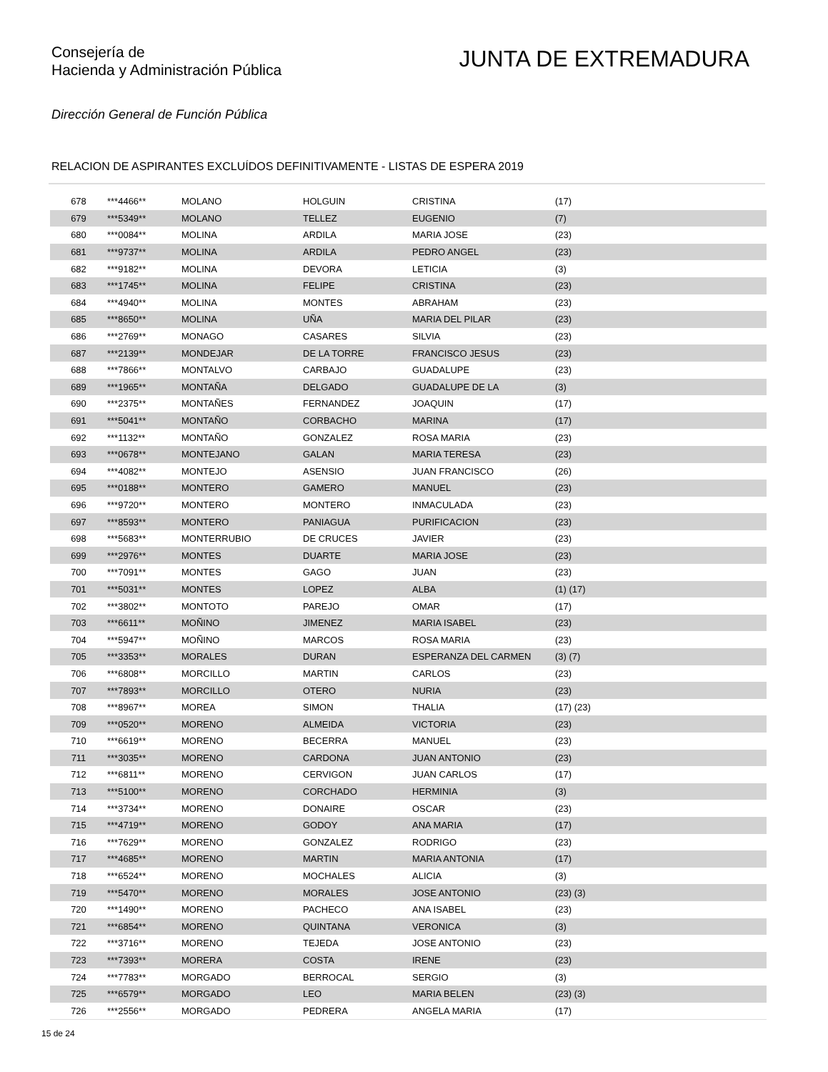Consejería de
Hacienda y Administración Pública
JUNTA DE EXTREMADURA
Dirección General de Función Pública
RELACION DE ASPIRANTES EXCLUÍDOS DEFINITIVAMENTE - LISTAS DE ESPERA 2019
| 678 | ***4466** | MOLANO | HOLGUIN | CRISTINA | (17) |
| 679 | ***5349** | MOLANO | TELLEZ | EUGENIO | (7) |
| 680 | ***0084** | MOLINA | ARDILA | MARIA JOSE | (23) |
| 681 | ***9737** | MOLINA | ARDILA | PEDRO ANGEL | (23) |
| 682 | ***9182** | MOLINA | DEVORA | LETICIA | (3) |
| 683 | ***1745** | MOLINA | FELIPE | CRISTINA | (23) |
| 684 | ***4940** | MOLINA | MONTES | ABRAHAM | (23) |
| 685 | ***8650** | MOLINA | UÑA | MARIA DEL PILAR | (23) |
| 686 | ***2769** | MONAGO | CASARES | SILVIA | (23) |
| 687 | ***2139** | MONDEJAR | DE LA TORRE | FRANCISCO JESUS | (23) |
| 688 | ***7866** | MONTALVO | CARBAJO | GUADALUPE | (23) |
| 689 | ***1965** | MONTAÑA | DELGADO | GUADALUPE DE LA | (3) |
| 690 | ***2375** | MONTAÑES | FERNANDEZ | JOAQUIN | (17) |
| 691 | ***5041** | MONTAÑO | CORBACHO | MARINA | (17) |
| 692 | ***1132** | MONTAÑO | GONZALEZ | ROSA MARIA | (23) |
| 693 | ***0678** | MONTEJANO | GALAN | MARIA TERESA | (23) |
| 694 | ***4082** | MONTEJO | ASENSIO | JUAN FRANCISCO | (26) |
| 695 | ***0188** | MONTERO | GAMERO | MANUEL | (23) |
| 696 | ***9720** | MONTERO | MONTERO | INMACULADA | (23) |
| 697 | ***8593** | MONTERO | PANIAGUA | PURIFICACION | (23) |
| 698 | ***5683** | MONTERRUBIO | DE CRUCES | JAVIER | (23) |
| 699 | ***2976** | MONTES | DUARTE | MARIA JOSE | (23) |
| 700 | ***7091** | MONTES | GAGO | JUAN | (23) |
| 701 | ***5031** | MONTES | LOPEZ | ALBA | (1) (17) |
| 702 | ***3802** | MONTOTO | PAREJO | OMAR | (17) |
| 703 | ***6611** | MOÑINO | JIMENEZ | MARIA ISABEL | (23) |
| 704 | ***5947** | MOÑINO | MARCOS | ROSA MARIA | (23) |
| 705 | ***3353** | MORALES | DURAN | ESPERANZA DEL CARMEN | (3) (7) |
| 706 | ***6808** | MORCILLO | MARTIN | CARLOS | (23) |
| 707 | ***7893** | MORCILLO | OTERO | NURIA | (23) |
| 708 | ***8967** | MOREA | SIMON | THALIA | (17) (23) |
| 709 | ***0520** | MORENO | ALMEIDA | VICTORIA | (23) |
| 710 | ***6619** | MORENO | BECERRA | MANUEL | (23) |
| 711 | ***3035** | MORENO | CARDONA | JUAN ANTONIO | (23) |
| 712 | ***6811** | MORENO | CERVIGON | JUAN CARLOS | (17) |
| 713 | ***5100** | MORENO | CORCHADO | HERMINIA | (3) |
| 714 | ***3734** | MORENO | DONAIRE | OSCAR | (23) |
| 715 | ***4719** | MORENO | GODOY | ANA MARIA | (17) |
| 716 | ***7629** | MORENO | GONZALEZ | RODRIGO | (23) |
| 717 | ***4685** | MORENO | MARTIN | MARIA ANTONIA | (17) |
| 718 | ***6524** | MORENO | MOCHALES | ALICIA | (3) |
| 719 | ***5470** | MORENO | MORALES | JOSE ANTONIO | (23) (3) |
| 720 | ***1490** | MORENO | PACHECO | ANA ISABEL | (23) |
| 721 | ***6854** | MORENO | QUINTANA | VERONICA | (3) |
| 722 | ***3716** | MORENO | TEJEDA | JOSE ANTONIO | (23) |
| 723 | ***7393** | MORERA | COSTA | IRENE | (23) |
| 724 | ***7783** | MORGADO | BERROCAL | SERGIO | (3) |
| 725 | ***6579** | MORGADO | LEO | MARIA BELEN | (23) (3) |
| 726 | ***2556** | MORGADO | PEDRERA | ANGELA MARIA | (17) |
15 de 24